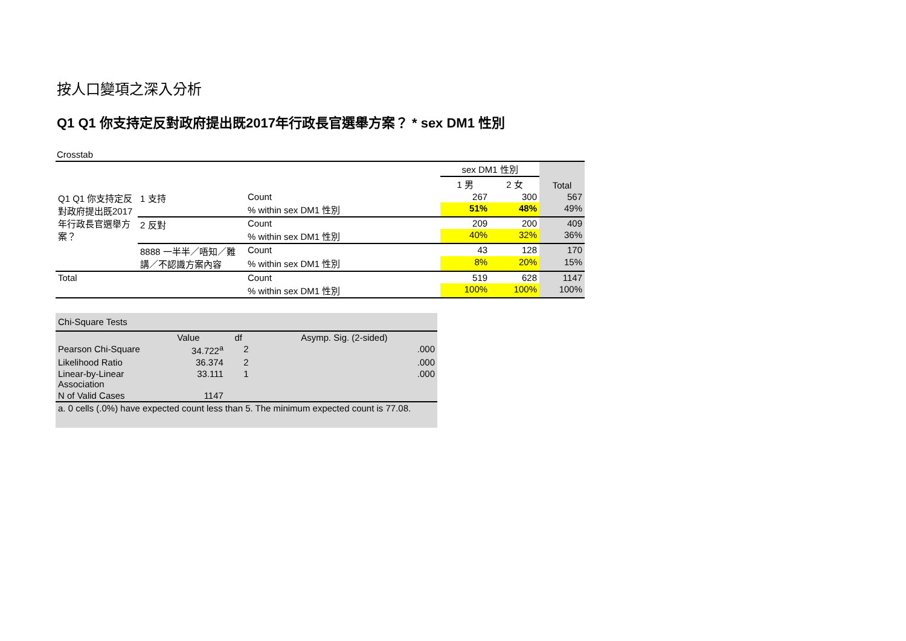按人口變項之深入分析
Q1 Q1 你支持定反對政府提出既2017年行政長官選舉方案？ * sex DM1 性別
Crosstab
| | | | sex DM1 性別 | | Total |
| --- | --- | --- | --- | --- | --- |
| | | | 1 男 | 2 女 | |
| Q1 Q1 你支持定反對政府提出既2017年行政長官選舉方案？ | 1 支持 | Count | 267 | 300 | 567 |
| | | % within sex DM1 性別 | 51% | 48% | 49% |
| | 2 反對 | Count | 209 | 200 | 409 |
| | | % within sex DM1 性別 | 40% | 32% | 36% |
| | 8888 一半半／唔知／難講／不認識方案內容 | Count | 43 | 128 | 170 |
| | | % within sex DM1 性別 | 8% | 20% | 15% |
| Total | | Count | 519 | 628 | 1147 |
| | | % within sex DM1 性別 | 100% | 100% | 100% |
| Chi-Square Tests | | | |
| | Value | df | Asymp. Sig. (2-sided) |
| Pearson Chi-Square | 34.722<sup>a</sup> | 2 | .000 |
| Likelihood Ratio | 36.374 | 2 | .000 |
| Linear-by-Linear Association | 33.111 | 1 | .000 |
| N of Valid Cases | 1147 | | |
| a. 0 cells (.0%) have expected count less than 5. The minimum expected count is 77.08. | | | |